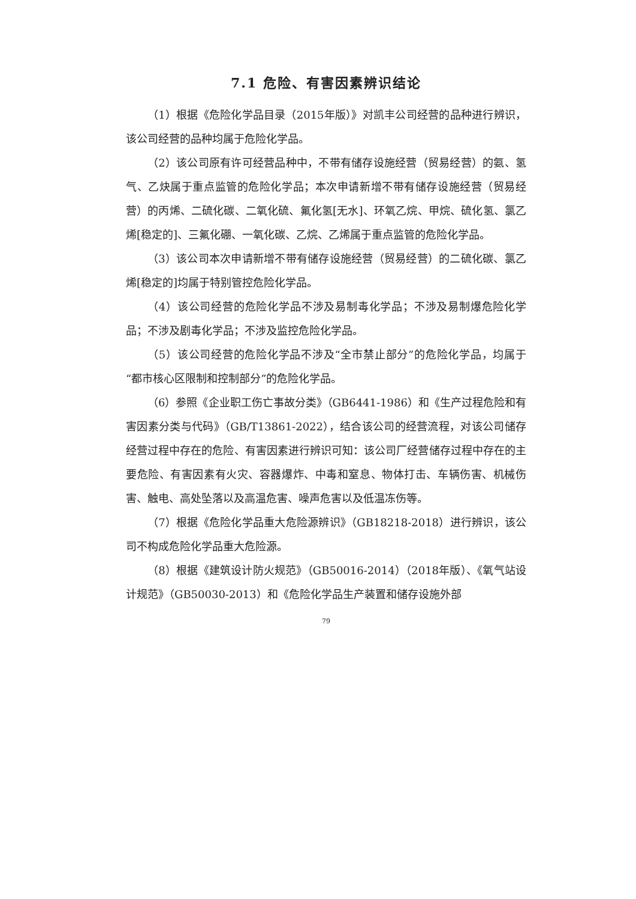7.1 危险、有害因素辨识结论
（1）根据《危险化学品目录（2015年版）》对凯丰公司经营的品种进行辨识，该公司经营的品种均属于危险化学品。
（2）该公司原有许可经营品种中，不带有储存设施经营（贸易经营）的氨、氢气、乙炔属于重点监管的危险化学品；本次申请新增不带有储存设施经营（贸易经营）的丙烯、二硫化碳、二氧化硫、氟化氢[无水]、环氧乙烷、甲烷、硫化氢、氯乙烯[稳定的]、三氟化硼、一氧化碳、乙烷、乙烯属于重点监管的危险化学品。
（3）该公司本次申请新增不带有储存设施经营（贸易经营）的二硫化碳、氯乙烯[稳定的]均属于特别管控危险化学品。
（4）该公司经营的危险化学品不涉及易制毒化学品；不涉及易制爆危险化学品；不涉及剧毒化学品；不涉及监控危险化学品。
（5）该公司经营的危险化学品不涉及“全市禁止部分”的危险化学品，均属于“都市核心区限制和控制部分”的危险化学品。
（6）参照《企业职工伤亡事故分类》（GB6441-1986）和《生产过程危险和有害因素分类与代码》（GB/T13861-2022），结合该公司的经营流程，对该公司储存经营过程中存在的危险、有害因素进行辨识可知：该公司厂经营储存过程中存在的主要危险、有害因素有火灾、容器爆炸、中毒和窒息、物体打击、车辆伤害、机械伤害、触电、高处坠落以及高温危害、噪声危害以及低温冻伤等。
（7）根据《危险化学品重大危险源辨识》（GB18218-2018）进行辨识，该公司不构成危险化学品重大危险源。
（8）根据《建筑设计防火规范》（GB50016-2014）（2018年版）、《氧气站设计规范》（GB50030-2013）和《危险化学品生产装置和储存设施外部
79